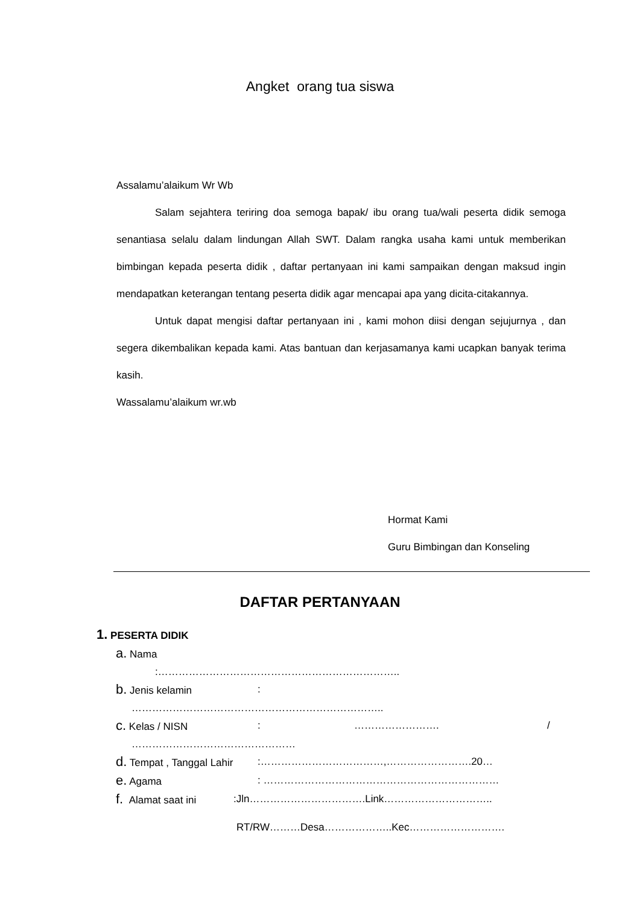Angket orang tua siswa
Assalamu’alaikum Wr Wb
Salam sejahtera teriring doa semoga bapak/ ibu orang tua/wali peserta didik semoga senantiasa selalu dalam lindungan Allah SWT. Dalam rangka usaha kami untuk memberikan bimbingan kepada peserta didik , daftar pertanyaan ini kami sampaikan dengan maksud ingin mendapatkan keterangan tentang peserta didik agar mencapai apa yang dicita-citakannya.
Untuk dapat mengisi daftar pertanyaan ini , kami mohon diisi dengan sejujurnya , dan segera dikembalikan kepada kami. Atas bantuan dan kerjasamanya kami ucapkan banyak terima kasih.
Wassalamu’alaikum wr.wb
Hormat Kami
Guru Bimbingan dan Konseling
DAFTAR PERTANYAAN
1. PESERTA DIDIK
a. Nama
:……………………………………………………………..
b. Jenis kelamin:
………………………………………………………………..
c. Kelas / NISN: ……………………. /
…………………………………………
d. Tempat , Tanggal Lahir:………………………………,…………………….20…
e. Agama: ……………………………………………………………
f. Alamat saat ini:Jln…………………………….Link…………………………..
RT/RW………Desa………………..Kec……………………….